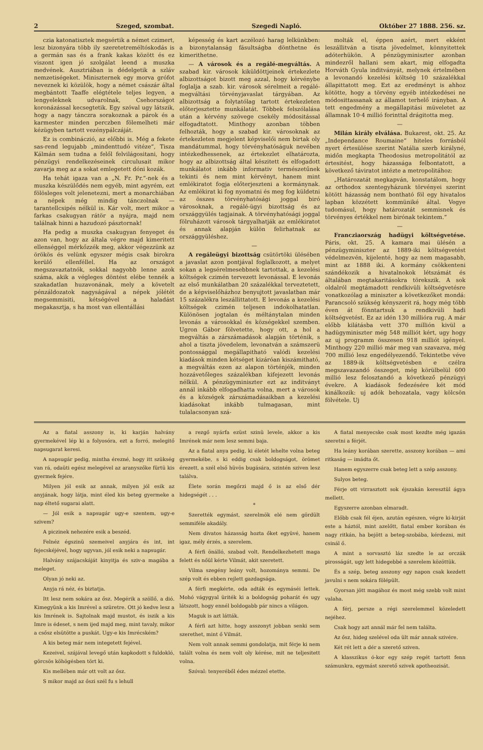2 Szeged, szombat. Szegedi Napló. Október 27 1888. 256. sz.
czia katonatisztek megsértik a német czimert, lesz bizonyára több ily szeretetreméltóskodás is a germán sas és a frank kakas között és ez viszont igen jó szolgálat leend a muszka medvének. Ausztriában is dédelgetik a szláv nemzetiségeket. Miniszternek egy morva grófot neveznek ki közülök, hogy a német császár által megbántott Taaffe elégtétele teljes legyen, a lengyeleknek udvarolnak, Csehországot koronázással kecsegtetik. Egy szóval ugy látszik, hogy a nagy tánczra sorakoznak a párok és a karmester minden perczben fölemelheti már kézügyben tartott vezénypálczáját.
Ez is combináczió, az előbbi is. Még a fekete sas-rend legujabb „mindenttudó vitéze“, Tisza Kálmán sem tudna a felől felvilágositani, hogy pénzügyi rendelkezéseinek circulusait mikor zavarja meg az a sokat emlegetett dóni kozák.
Ha tehát igaza van a „N. Fr. Pr.“-nek és a muszka készülődés nem egyéb, mint agyrém, ezt fölösleges volt jelenetezni, mert a monarchiában a népek még mindig tánczolnak — tarantellcsipés nélkül is. Kár volt, mert mikor a farkas csakugyan rátör a nyájra, majd nem találnak hinni a hazudozó pásztornak!
Ha pedig a muszka csakugyan fenyeget és azon van, hogy az általa végre majd kimeritett ellenséggel mérkőzzék meg, akkor végezzünk az örökös és velünk egyszer mégis csak birokra kerülő ellenféllel. Ha az országot megszavaztatnók, sokkal nagyobb lenne azok száma, akik a végleges döntést elébe tennék a szakadatlan huzavonának, mely a követelt pénzáldozatok nagyságával a népek jólétét megsemmisiti, kétségével a haladást megakasztja, s ha most van ellentállási
képesség és kart aczélozó harag lelkünkben: a bizonytalanság fásultságba dönthetne és kimerithetne.
— A városok és a regálé-megváltás. A szabad kir. városok kiküldöttjeinek értekezlete albizottságot bizott meg azzal, hogy kérvénybe foglalja a szab. kir. városok sérelmeit a regálé-megváltási törvényjavaslat tárgyában. Az albizottság a folytatólag tartott értekezleten előterjesztette munkálatát. Többek felszólalása után a kérvény szövege csekély módositással elfogadtatott. Minthogy azonban többen felhozták, hogy a szabad kir. városoknak az értekezleten megjelent képviselői nem birtak oly mandátummal, hogy törvényhatóságuk nevében intézkedhessenek, az értekezlet elhatározta, hogy az albizottság által készitett és elfogadott munkálatot inkább informativ természetűnek tekinti és nem mint kérvényt, hanem mint emlékiratot fogja előterjeszteni a kormánynak. Az emlékirat ki fog nyomatni és meg fog küldetni az összes törvényhatósági joggal biró városoknak, a regálé-ügyi bizottság és az országgyülés tagjainak. A törvényhatósági joggal fölruházott városok tárgyalhatják az emlékiratot és annak alapján külön felirhatnak az országgyüléshez.
—
A regáleügyi bizottság csütörtöki ülésében a javaslat azon pontjával foglalkozott, a melyet sokan a legsérelmesebbnek tartottak, a kezelési költségek czimén tervezett levonással. E levonás az első munkálatban 20 százalékkal terveztetett, de a képviselőházhoz benyujtott javaslatban már 15 százalékra leszállittatott. E levonás a kezelési költségek czimén teljesen indokolhatatlan. Különösen jogtalan és méltánytalan minden levonás a városokkal és községekkel szemben. Ugron Gábor fölvetette, hogy ott, a hol a megváltás a zárszámadások alapján történik, s ahol a tiszta jövedelem, levonatván a számszerü pontossággal megállapitható valódi kezelési kiadások minden kétséget kizáróan kiszámitható, a megváltás ezen az alapon történjék, minden hozzávetőleges százalékban kifejezett levonás nélkül. A pénzügyminiszter ezt az inditványt annál inkább elfogadhatta volna, mert a városok és a községek zárszámadásaikban a kezelési kiadásokat inkább tulmagasan, mint tulalacsonyan szá-
molták el, éppen azért, mert ekként leszállitván a tiszta jövedelmet, könnyitettek adóterhükön. A pénzügyminiszter azonban mindezről hallani sem akart, mig elfogadta Horváth Gyula inditványát, melynek értelmében a levonandó kezelési költség 10 százalékkal állapittatott meg. Ezt az eredményt is ahhoz kötötte, hogy a törvény egyéb intézkedései ne módosittassanak az államot terhelő irányban. A tett engedmény a megállapitási müveletet az államnak 10·4 millió forinttal drágitotta meg.
—
Milán király elválása. Bukarest, okt. 25. Az „Independance Roumaine“ hiteles forrásból nyert értesülése szerint Natália szerb királyné, midőn megkapta Theodosius metropolitától az értesitést, hogy házassága felbontatott, a következő táviratot intézte a metropolitához:
„Határozatát megkapván, konstatálom, hogy az orthodox szentegyházunk törvényei szerint kötött házasság nem bontható föl egy hivatalos lapban közzétett kommüniké által. Vegye tudomásul, hogy határozatát semmisnek és törvényes értékkel nem birónak tekintem.“
—
Francziaország hadügyi költségvetése. Páris, okt. 25. A kamara mai ülésén a pénzügyminiszter az 1889-iki költségvetést védelmezvén, kijelenté, hogy az nem magasabb, mint az 1888 iki. A kormány csökkenteni szándékozik a hivatalnokok létszámát és általában megtakaritásokra törekszik. A sok oldalról megtámadott rendkivüli költségvetésre vonatkozólag a miniszter a következőket mondá: Parancsoló szükség kényszerit rá, hogy még több éven át fönntartsuk a rendkivüli hadi költségvetést. Ez az idén 130 millióra rug. A már előbb kilátásba vett 370 millión kivül a hadügyminiszter még 548 milliót kért, ugy hogy az uj programm összesen 918 milliót igényel. Minthogy 220 millió már meg van szavazva, még 700 millió lesz engedélyezendő. Tekintetbe véve az 1889-ik költségvetésben e czélra megszavazandó összeget, még körülbelül 600 millió lesz felosztandó a következő pénzügyi évekre. A kiadások fedezésére két mód kinálkozik: uj adók behozatala, vagy kölcsön fölvétele. Uj
Az a fiatal asszony is, ki karján halvány gyermekével lép ki a folyosóra, ezt a forró, melegitő napsugarat keresi.
A napsugár pedig, mintha érezné, hogy itt szükség van rá, odaüti egész melegével az aranyszőke fürtü kis gyermek fejére.
Milyen jól esik az annak, milyen jól esik az anyjának, hogy látja, mint éled kis beteg gyermeke a nap éltető sugarai alatt.
— Jól esik a napsugár ugy-e szentem, ugy-e szivem?
A piczinek nehezére esik a beszéd.
Felnéz égszinü szemeivel anyjára és int, int fejecskéjével, hogy ugyvan, jól esik neki a napsugár.
Halvány szájacskáját kinyitja és sziv-a magába a meleget.
Olyan jó neki az.
Anyja rá néz, és biztatja.
Itt lesz nem sokára az ősz. Megérik a szöllő, a dió. Kimegyünk a kis Imrével a szüretre. Ott jó kedve lesz a kis Imrének is. Sajtolnak majd mustot, és iszik a kis Imre is édeset, s nem ijed majd meg, mint tavaly, mikor a csősz elsütötte a puskát. Ugy-e kis Imrécském?
A kis beteg már nem integetett fejével.
Kezeivel, szájával levegő után kapkodott s fuldokló, görcsös köhögésben tört ki.
Kis mellében már ott volt az ősz.
S mikor majd az őszi szél fu s lehull
a rezgő nyárfa ezüst szinü levele, akkor a kis Imrének már nem lesz semmi baja.
Az a fiatal anya pedig, ki életét lehelte volna beteg gyermekébe, s ki eddig csak boldogságot, örömet érezett, a szél első hüvös bugására, szintén sziven lesz találva.
Élete során megőrzi majd ő is az első dér hidegségét . . .
*
Szerették egymást, szerelmök elé nem gördült semmiféle akadály.
Nem divatos házasság hozta őket együvé, hanem igaz, mély érzés, a szerelem.
A férfi önálló, szabad volt. Rendelkezhetett maga felett és nőül kérte Vilmát, akit szeretett.
Vilma szegény leány volt, hozománya semmi. De szép volt és ebben rejlett gazdagsága.
A férfi megkérte, oda adták és egymáséi lettek. Mohó vágygyal üriték ki a boldogság poharát és ugy látszott, hogy ennél boldogabb pár nincs a világon.
Maguk is azt látták.
A férfi azt hitte, hogy asszonyt jobban senki sem szerethet, mint ő Vilmát.
Nem volt annak semmi gondolatja, mit férje ki nem talált volna és nem volt oly kérése, mit ne teljesitett volna.
Szóval: tenyeréből édes mézzel etette.
A fiatal menyecske csak most kezdte még igazán szeretni a férjét.
Ha leány korában szerette, asszony korában — ami ritkaság — imádta őt.
Hanem egyszerre csak beteg lett a szép asszony.
Sulyos beteg.
Férje ott virrasztott sok éjszakán keresztül ágya mellett.
Egyszerre azonban elmaradt.
Előbb csak fél éjen, azután egészen, végre ki-kirját este a háztól, mint azelőtt, fiatal ember korában és nagy ritkán, ha bejött a beteg-szobába, kérdezni, mit csinál ő.
A mint a sorvasztó láz szedte le az orczák pirosságát, ugy lett hidegebbé a szerelem közöttük.
És a szép, beteg asszony egy napon csak kezdett javulni s nem sokára fölépült.
Gyorsan jött magához és most még szebb volt mint valaha.
A férj, persze a régi szerelemmel közeledett nejéhez.
Csak hogy azt annál már fel nem találta.
Az ősz, hideg szelével oda ült már annak szivére.
Két rét lett a dér a szerető sziven.
A klasszikus ó-kor egy szép regét tartott fenn számunkra, egymást szerető szivek apotheozisát.